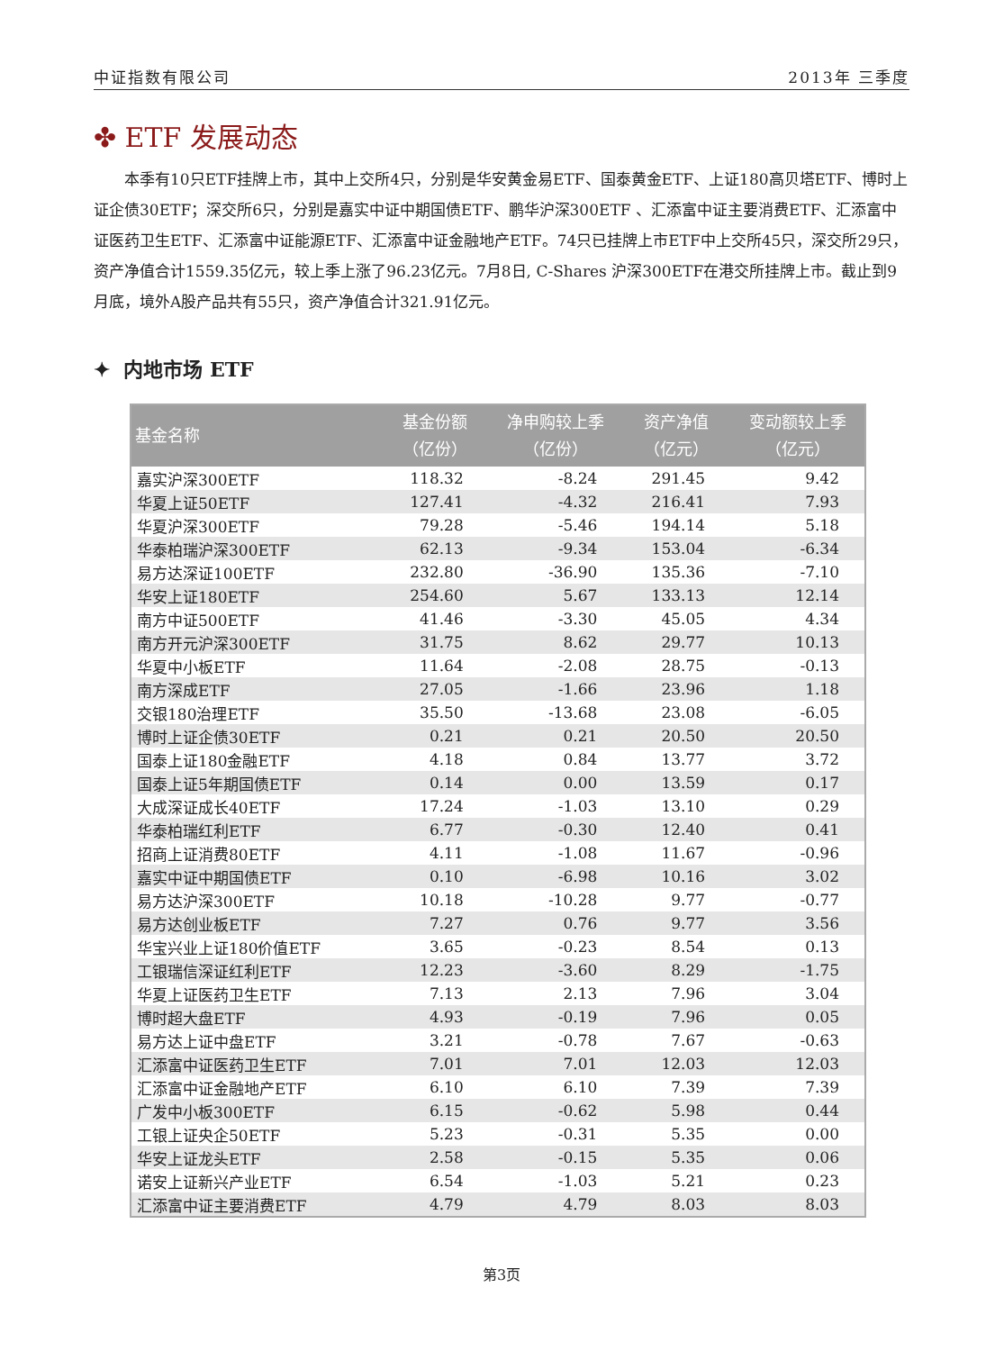中证指数有限公司 2013年 三季度
✤ ETF 发展动态
本季有10只ETF挂牌上市，其中上交所4只，分别是华安黄金易ETF、国泰黄金ETF、上证180高贝塔ETF、博时上证企债30ETF；深交所6只，分别是嘉实中证中期国债ETF、鹏华沪深300ETF 、汇添富中证主要消费ETF、汇添富中证医药卫生ETF、汇添富中证能源ETF、汇添富中证金融地产ETF。74只已挂牌上市ETF中上交所45只，深交所29只，资产净值合计1559.35亿元，较上季上涨了96.23亿元。7月8日, C-Shares 沪深300ETF在港交所挂牌上市。截止到9月底，境外A股产品共有55只，资产净值合计321.91亿元。
✦ 内地市场 ETF
| 基金名称 | 基金份额 （亿份） | 净申购较上季 （亿份） | 资产净值 （亿元） | 变动额较上季 （亿元） |
| --- | --- | --- | --- | --- |
| 嘉实沪深300ETF | 118.32 | -8.24 | 291.45 | 9.42 |
| 华夏上证50ETF | 127.41 | -4.32 | 216.41 | 7.93 |
| 华夏沪深300ETF | 79.28 | -5.46 | 194.14 | 5.18 |
| 华泰柏瑞沪深300ETF | 62.13 | -9.34 | 153.04 | -6.34 |
| 易方达深证100ETF | 232.80 | -36.90 | 135.36 | -7.10 |
| 华安上证180ETF | 254.60 | 5.67 | 133.13 | 12.14 |
| 南方中证500ETF | 41.46 | -3.30 | 45.05 | 4.34 |
| 南方开元沪深300ETF | 31.75 | 8.62 | 29.77 | 10.13 |
| 华夏中小板ETF | 11.64 | -2.08 | 28.75 | -0.13 |
| 南方深成ETF | 27.05 | -1.66 | 23.96 | 1.18 |
| 交银180治理ETF | 35.50 | -13.68 | 23.08 | -6.05 |
| 博时上证企债30ETF | 0.21 | 0.21 | 20.50 | 20.50 |
| 国泰上证180金融ETF | 4.18 | 0.84 | 13.77 | 3.72 |
| 国泰上证5年期国债ETF | 0.14 | 0.00 | 13.59 | 0.17 |
| 大成深证成长40ETF | 17.24 | -1.03 | 13.10 | 0.29 |
| 华泰柏瑞红利ETF | 6.77 | -0.30 | 12.40 | 0.41 |
| 招商上证消费80ETF | 4.11 | -1.08 | 11.67 | -0.96 |
| 嘉实中证中期国债ETF | 0.10 | -6.98 | 10.16 | 3.02 |
| 易方达沪深300ETF | 10.18 | -10.28 | 9.77 | -0.77 |
| 易方达创业板ETF | 7.27 | 0.76 | 9.77 | 3.56 |
| 华宝兴业上证180价值ETF | 3.65 | -0.23 | 8.54 | 0.13 |
| 工银瑞信深证红利ETF | 12.23 | -3.60 | 8.29 | -1.75 |
| 华夏上证医药卫生ETF | 7.13 | 2.13 | 7.96 | 3.04 |
| 博时超大盘ETF | 4.93 | -0.19 | 7.96 | 0.05 |
| 易方达上证中盘ETF | 3.21 | -0.78 | 7.67 | -0.63 |
| 汇添富中证医药卫生ETF | 7.01 | 7.01 | 12.03 | 12.03 |
| 汇添富中证金融地产ETF | 6.10 | 6.10 | 7.39 | 7.39 |
| 广发中小板300ETF | 6.15 | -0.62 | 5.98 | 0.44 |
| 工银上证央企50ETF | 5.23 | -0.31 | 5.35 | 0.00 |
| 华安上证龙头ETF | 2.58 | -0.15 | 5.35 | 0.06 |
| 诺安上证新兴产业ETF | 6.54 | -1.03 | 5.21 | 0.23 |
| 汇添富中证主要消费ETF | 4.79 | 4.79 | 8.03 | 8.03 |
第3页